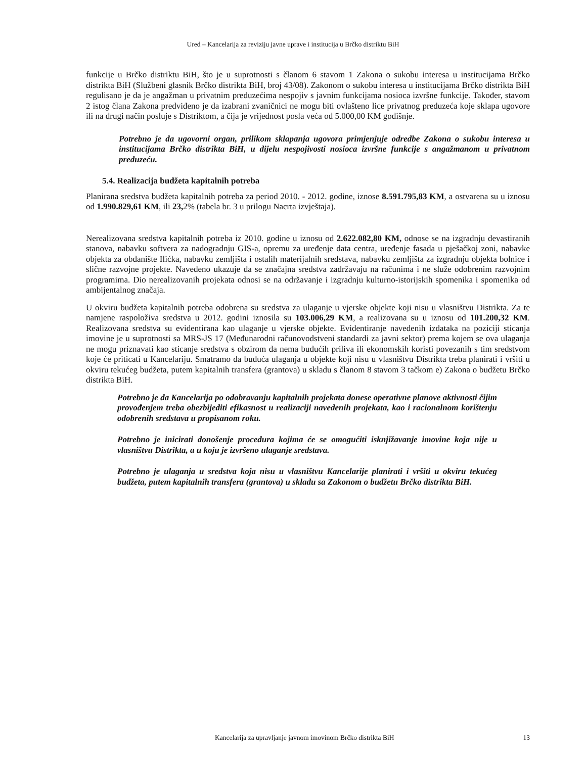Ured – Kancelarija za reviziju javne uprave i institucija u Brčko distriktu BiH
funkcije u Brčko distriktu BiH, što je u suprotnosti s članom 6 stavom 1 Zakona o sukobu interesa u institucijama Brčko distrikta BiH (Službeni glasnik Brčko distrikta BiH, broj 43/08). Zakonom o sukobu interesa u institucijama Brčko distrikta BiH regulisano je da je angažman u privatnim preduzećima nespojiv s javnim funkcijama nosioca izvršne funkcije. Također, stavom 2 istog člana Zakona predviđeno je da izabrani zvaničnici ne mogu biti ovlašteno lice privatnog preduzeća koje sklapa ugovore ili na drugi način posluje s Distriktom, a čija je vrijednost posla veća od 5.000,00 KM godišnje.
Potrebno je da ugovorni organ, prilikom sklapanja ugovora primjenjuje odredbe Zakona o sukobu interesa u institucijama Brčko distrikta BiH, u dijelu nespojivosti nosioca izvršne funkcije s angažmanom u privatnom preduzeću.
5.4. Realizacija budžeta kapitalnih potreba
Planirana sredstva budžeta kapitalnih potreba za period 2010. - 2012. godine, iznose 8.591.795,83 KM, a ostvarena su u iznosu od 1.990.829,61 KM, ili 23, 2% (tabela br. 3 u prilogu Nacrta izvještaja).
Nerealizovana sredstva kapitalnih potreba iz 2010. godine u iznosu od 2.622.082,80 KM, odnose se na izgradnju devastiranih stanova, nabavku softvera za nadogradnju GIS-a, opremu za uređenje data centra, uređenje fasada u pješačkoj zoni, nabavke objekta za obdanište Ilićka, nabavku zemljišta i ostalih materijalnih sredstava, nabavku zemljišta za izgradnju objekta bolnice i slične razvojne projekte. Navedeno ukazuje da se značajna sredstva zadržavaju na računima i ne služe odobrenim razvojnim programima. Dio nerealizovanih projekata odnosi se na održavanje i izgradnju kulturno-istorijskih spomenika i spomenika od ambijentalnog značaja.
U okviru budžeta kapitalnih potreba odobrena su sredstva za ulaganje u vjerske objekte koji nisu u vlasništvu Distrikta. Za te namjene raspoloživa sredstva u 2012. godini iznosila su 103.006,29 KM, a realizovana su u iznosu od 101.200,32 KM. Realizovana sredstva su evidentirana kao ulaganje u vjerske objekte. Evidentiranje navedenih izdataka na poziciji sticanja imovine je u suprotnosti sa MRS-JS 17 (Međunarodni računovodstveni standardi za javni sektor) prema kojem se ova ulaganja ne mogu priznavati kao sticanje sredstva s obzirom da nema budućih priliva ili ekonomskih koristi povezanih s tim sredstvom koje će priticati u Kancelariju. Smatramo da buduća ulaganja u objekte koji nisu u vlasništvu Distrikta treba planirati i vršiti u okviru tekućeg budžeta, putem kapitalnih transfera (grantova) u skladu s članom 8 stavom 3 tačkom e) Zakona o budžetu Brčko distrikta BiH.
Potrebno je da Kancelarija po odobravanju kapitalnih projekata donese operativne planove aktivnosti čijim provođenjem treba obezbijediti efikasnost u realizaciji navedenih projekata, kao i racionalnom korištenju odobrenih sredstava u propisanom roku.
Potrebno je inicirati donošenje procedura kojima će se omogućiti isknjižavanje imovine koja nije u vlasništvu Distrikta, a u koju je izvršeno ulaganje sredstava.
Potrebno je ulaganja u sredstva koja nisu u vlasništvu Kancelarije planirati i vršiti u okviru tekućeg budžeta, putem kapitalnih transfera (grantova) u skladu sa Zakonom o budžetu Brčko distrikta BiH.
Kancelarija za upravljanje javnom imovinom Brčko distrikta BiH 13